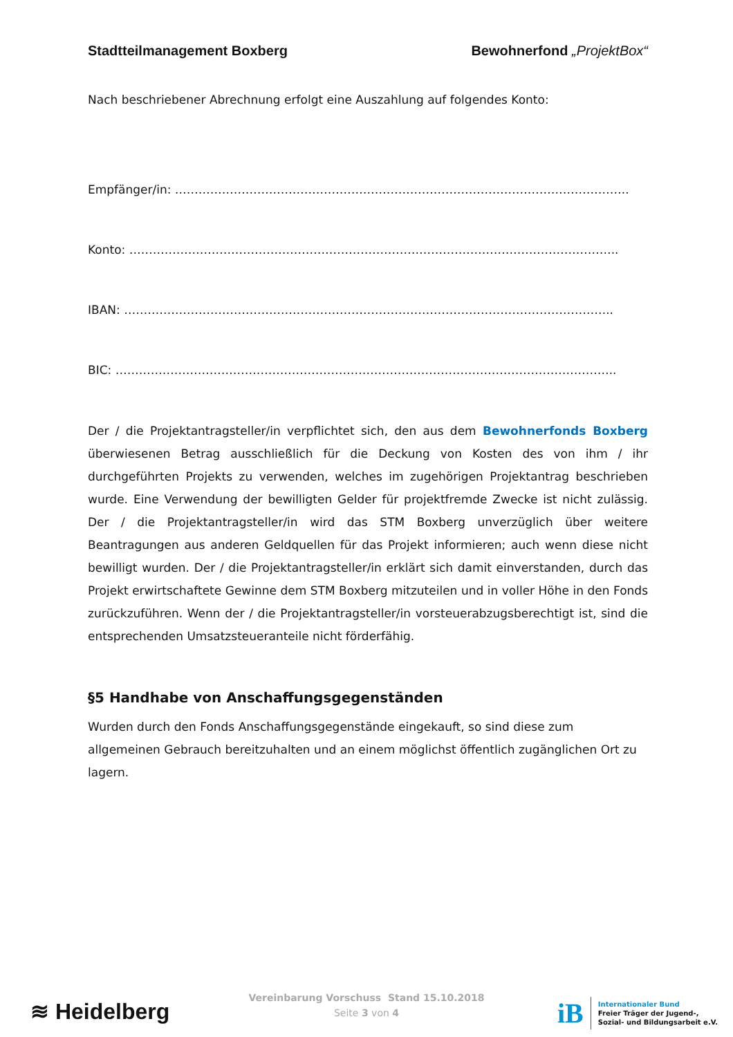Stadtteilmanagement Boxberg Bewohnerfond „ProjektBox“
Nach beschriebener Abrechnung erfolgt eine Auszahlung auf folgendes Konto:
Empfänger/in: ……………………………………………………………………………………………………..
Konto: ……………………………………………………………………………………………………………..
IBAN: ……………………………………………………………………………………………………………..
BIC: ………………………………………………………………………………………………………………..
Der / die Projektantragsteller/in verpflichtet sich, den aus dem Bewohnerfonds Boxberg überwiesenen Betrag ausschließlich für die Deckung von Kosten des von ihm / ihr durchgeführten Projekts zu verwenden, welches im zugehörigen Projektantrag beschrieben wurde. Eine Verwendung der bewilligten Gelder für projektfremde Zwecke ist nicht zulässig. Der / die Projektantragsteller/in wird das STM Boxberg unverzüglich über weitere Beantragungen aus anderen Geldquellen für das Projekt informieren; auch wenn diese nicht bewilligt wurden. Der / die Projektantragsteller/in erklärt sich damit einverstanden, durch das Projekt erwirtschaftete Gewinne dem STM Boxberg mitzuteilen und in voller Höhe in den Fonds zurückzuführen. Wenn der / die Projektantragsteller/in vorsteuerabzugsberechtigt ist, sind die entsprechenden Umsatzsteueranteile nicht förderfähig.
§5 Handhabe von Anschaffungsgegenständen
Wurden durch den Fonds Anschaffungsgegenstände eingekauft, so sind diese zum allgemeinen Gebrauch bereitzuhalten und an einem möglichst öffentlich zugänglichen Ort zu lagern.
≋ Heidelberg
Vereinbarung Vorschuss Stand 15.10.2018
Seite 3 von 4
iB
Internationaler Bund
Freier Träger der Jugend-,
Sozial- und Bildungsarbeit e.V.